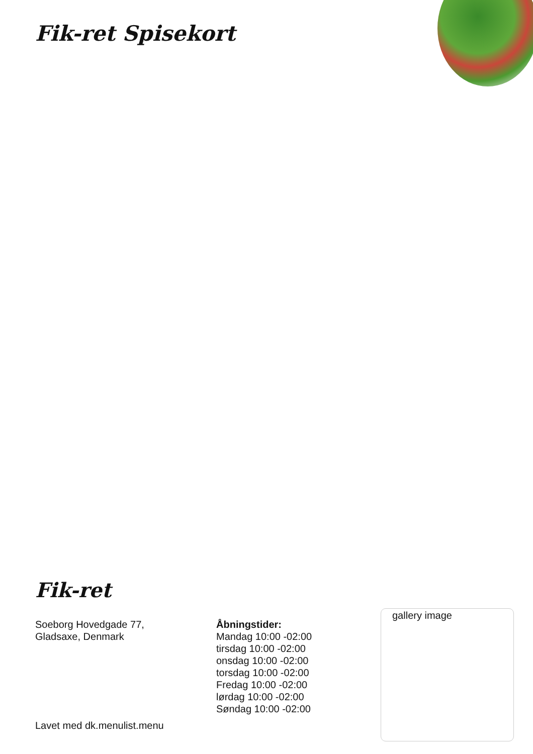Fik-ret Spisekort
Fik-ret
Soeborg Hovedgade 77,
Gladsaxe, Denmark
Åbningstider:
Mandag 10:00 -02:00
tirsdag 10:00 -02:00
onsdag 10:00 -02:00
torsdag 10:00 -02:00
Fredag 10:00 -02:00
lørdag 10:00 -02:00
Søndag 10:00 -02:00
gallery image
Lavet med dk.menulist.menu